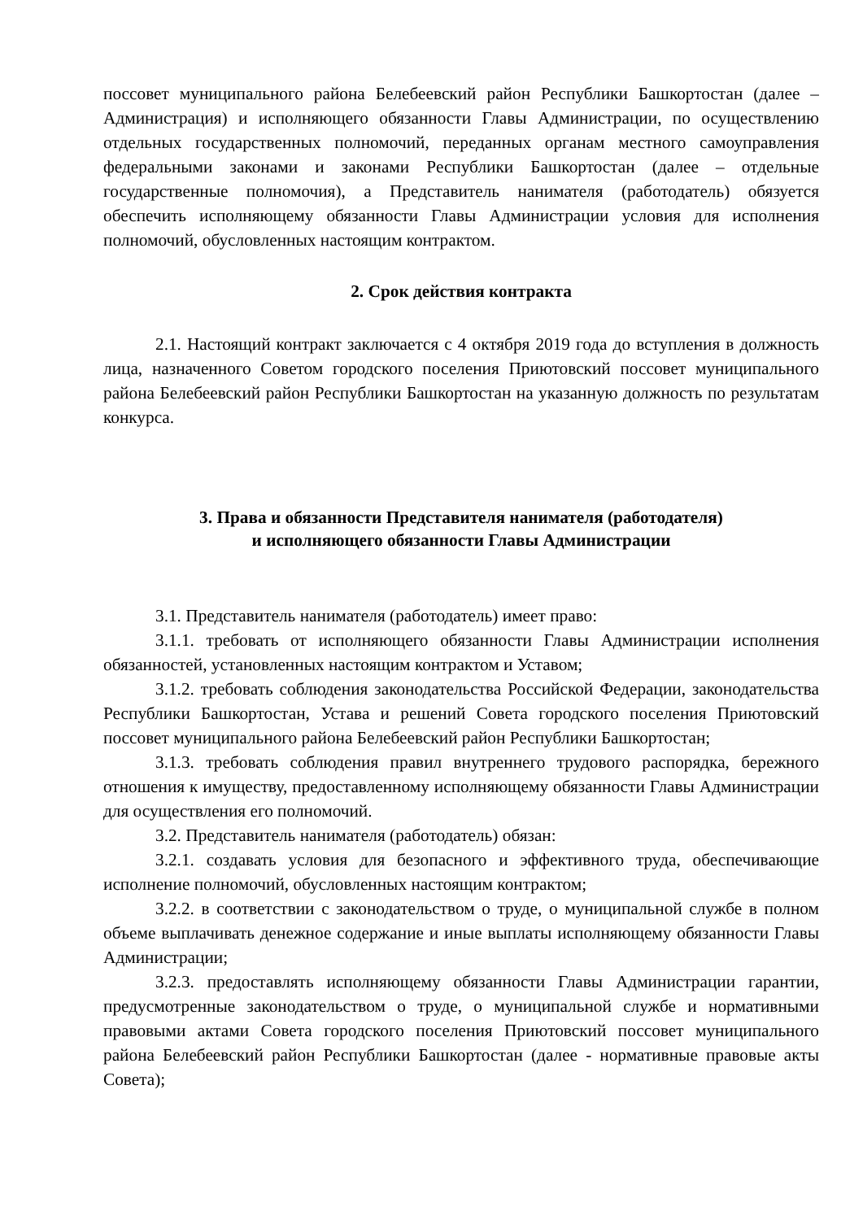поссовет муниципального района Белебеевский район Республики Башкортостан (далее – Администрация) и исполняющего обязанности Главы Администрации, по осуществлению отдельных государственных полномочий, переданных органам местного самоуправления федеральными законами и законами Республики Башкортостан (далее – отдельные государственные полномочия), а Представитель нанимателя (работодатель) обязуется обеспечить исполняющему обязанности Главы Администрации условия для исполнения полномочий, обусловленных настоящим контрактом.
2. Срок действия контракта
2.1. Настоящий контракт заключается с 4 октября 2019 года до вступления в должность лица, назначенного Советом городского поселения Приютовский поссовет муниципального района Белебеевский район Республики Башкортостан на указанную должность по результатам конкурса.
3. Права и обязанности Представителя нанимателя (работодателя)
и исполняющего обязанности Главы Администрации
3.1. Представитель нанимателя (работодатель) имеет право:
3.1.1. требовать от исполняющего обязанности Главы Администрации исполнения обязанностей, установленных настоящим контрактом и Уставом;
3.1.2. требовать соблюдения законодательства Российской Федерации, законодательства Республики Башкортостан, Устава и решений Совета городского поселения Приютовский поссовет муниципального района Белебеевский район Республики Башкортостан;
3.1.3. требовать соблюдения правил внутреннего трудового распорядка, бережного отношения к имуществу, предоставленному исполняющему обязанности Главы Администрации для осуществления его полномочий.
3.2. Представитель нанимателя (работодатель) обязан:
3.2.1. создавать условия для безопасного и эффективного труда, обеспечивающие исполнение полномочий, обусловленных настоящим контрактом;
3.2.2. в соответствии с законодательством о труде, о муниципальной службе в полном объеме выплачивать денежное содержание и иные выплаты исполняющему обязанности Главы Администрации;
3.2.3. предоставлять исполняющему обязанности Главы Администрации гарантии, предусмотренные законодательством о труде, о муниципальной службе и нормативными правовыми актами Совета городского поселения Приютовский поссовет муниципального района Белебеевский район Республики Башкортостан (далее - нормативные правовые акты Совета);